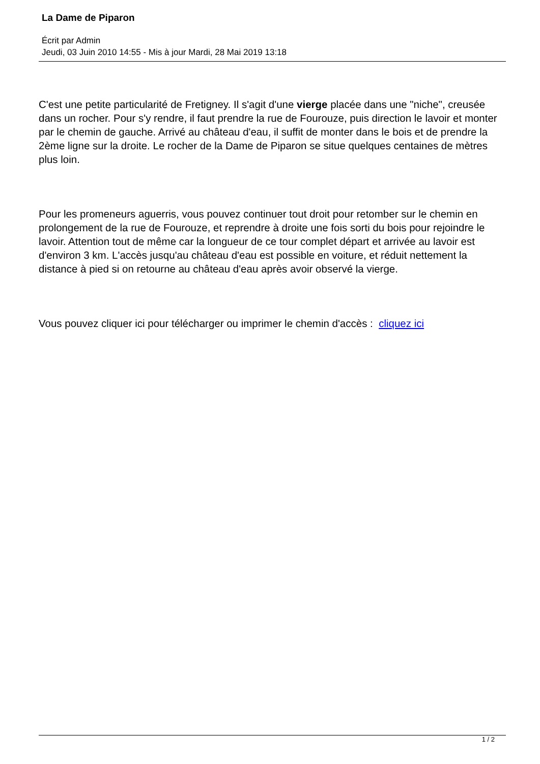La Dame de Piparon
Écrit par Admin
Jeudi, 03 Juin 2010 14:55 - Mis à jour Mardi, 28 Mai 2019 13:18
C'est une petite particularité de Fretigney. Il s'agit d'une vierge placée dans une "niche", creusée dans un rocher. Pour s'y rendre, il faut prendre la rue de Fourouze, puis direction le lavoir et monter par le chemin de gauche. Arrivé au château d'eau, il suffit de monter dans le bois et de prendre la 2ème ligne sur la droite. Le rocher de la Dame de Piparon se situe quelques centaines de mètres plus loin.
Pour les promeneurs aguerris, vous pouvez continuer tout droit pour retomber sur le chemin en prolongement de la rue de Fourouze, et reprendre à droite une fois sorti du bois pour rejoindre le lavoir. Attention tout de même car la longueur de ce tour complet départ et arrivée au lavoir est d'environ 3 km. L'accès jusqu'au château d'eau est possible en voiture, et réduit nettement la distance à pied si on retourne au château d'eau après avoir observé la vierge.
Vous pouvez cliquer ici pour télécharger ou imprimer le chemin d'accès : cliquez ici
1 / 2